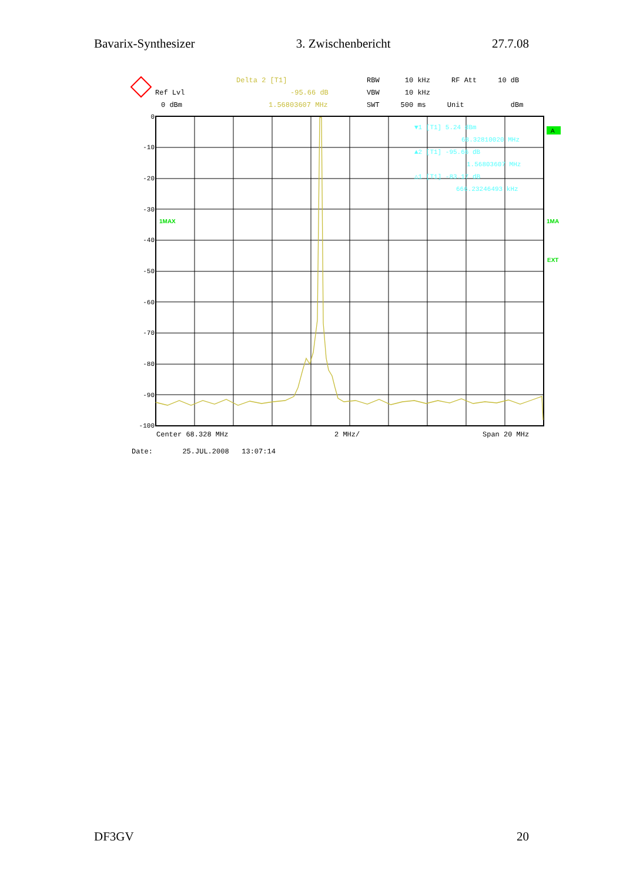Bavarix-Synthesizer 3. Zwischenbericht 27.7.08
Delta 2 [T1]
RBW 10 kHz RF Att 10 dB
Ref Lvl
-95.66 dB
VBW 10 kHz
0 dBm
1.56803607 MHz
SWT 500 ms Unit dBm
0
-10
-20
-30
-40
-50
-60
-70
-80
-90
-100
▼1 [T1] 5.24 dBm
68.32810020 MHz
▲2 [T1] -95.66 dB
1.56803607 MHz
△1 [T1] -83.17 dB
666.23246493 kHz
1MAX
1MA
EXT
A
Center 68.328 MHz
2 MHz/
Span 20 MHz
Date: 25.JUL.2008 13:07:14
DF3GV 20